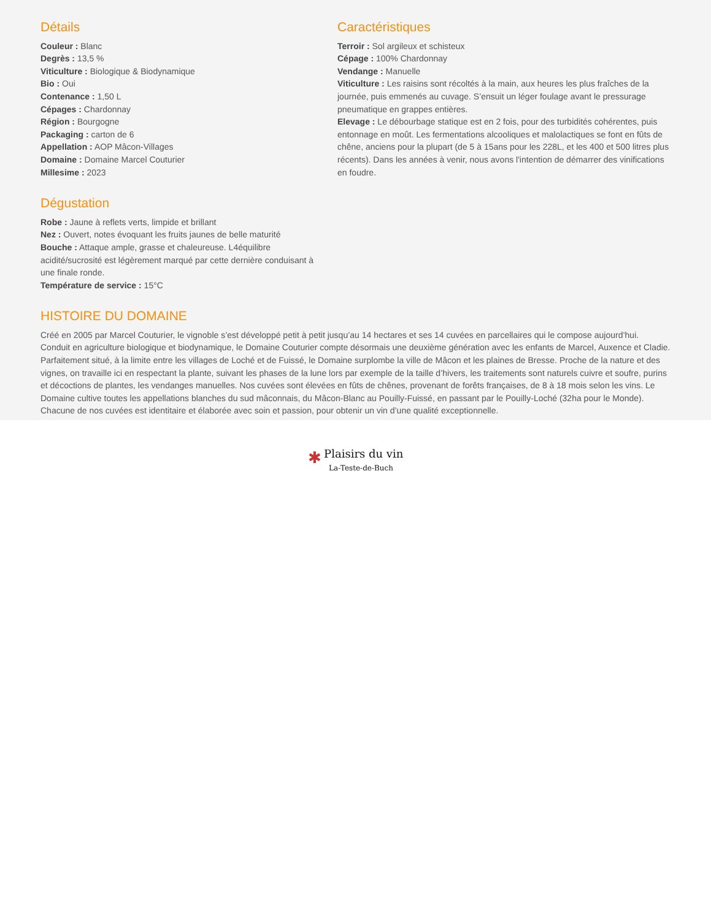Détails
Couleur : Blanc
Degrès : 13,5 %
Viticulture : Biologique & Biodynamique
Bio : Oui
Contenance : 1,50 L
Cépages : Chardonnay
Région : Bourgogne
Packaging : carton de 6
Appellation : AOP Mâcon-Villages
Domaine : Domaine Marcel Couturier
Millesime : 2023
Dégustation
Robe : Jaune à reflets verts, limpide et brillant
Nez : Ouvert, notes évoquant les fruits jaunes de belle maturité
Bouche : Attaque ample, grasse et chaleureuse. L4équilibre acidité/sucrosité est légèrement marqué par cette dernière conduisant à une finale ronde.
Température de service : 15°C
Caractéristiques
Terroir : Sol argileux et schisteux
Cépage : 100% Chardonnay
Vendange : Manuelle
Viticulture : Les raisins sont récoltés à la main, aux heures les plus fraîches de la journée, puis emmenés au cuvage. S’ensuit un léger foulage avant le pressurage pneumatique en grappes entières.
Elevage : Le débourbage statique est en 2 fois, pour des turbidités cohérentes, puis entonnage en moût. Les fermentations alcooliques et malolactiques se font en fûts de chêne, anciens pour la plupart (de 5 à 15ans pour les 228L, et les 400 et 500 litres plus récents). Dans les années à venir, nous avons l'intention de démarrer des vinifications en foudre.
HISTOIRE DU DOMAINE
Créé en 2005 par Marcel Couturier, le vignoble s’est développé petit à petit jusqu’au 14 hectares et ses 14 cuvées en parcellaires qui le compose aujourd’hui. Conduit en agriculture biologique et biodynamique, le Domaine Couturier compte désormais une deuxième génération avec les enfants de Marcel, Auxence et Cladie. Parfaitement situé, à la limite entre les villages de Loché et de Fuissé, le Domaine surplombe la ville de Mâcon et les plaines de Bresse. Proche de la nature et des vignes, on travaille ici en respectant la plante, suivant les phases de la lune lors par exemple de la taille d’hivers, les traitements sont naturels cuivre et soufre, purins et décoctions de plantes, les vendanges manuelles. Nos cuvées sont élevées en fûts de chênes, provenant de forêts françaises, de 8 à 18 mois selon les vins. Le Domaine cultive toutes les appellations blanches du sud mâconnais, du Mâcon-Blanc au Pouilly-Fuissé, en passant par le Pouilly-Loché (32ha pour le Monde). Chacune de nos cuvées est identitaire et élaborée avec soin et passion, pour obtenir un vin d’une qualité exceptionnelle.
✱ Plaisirs du vin
La-Teste-de-Buch